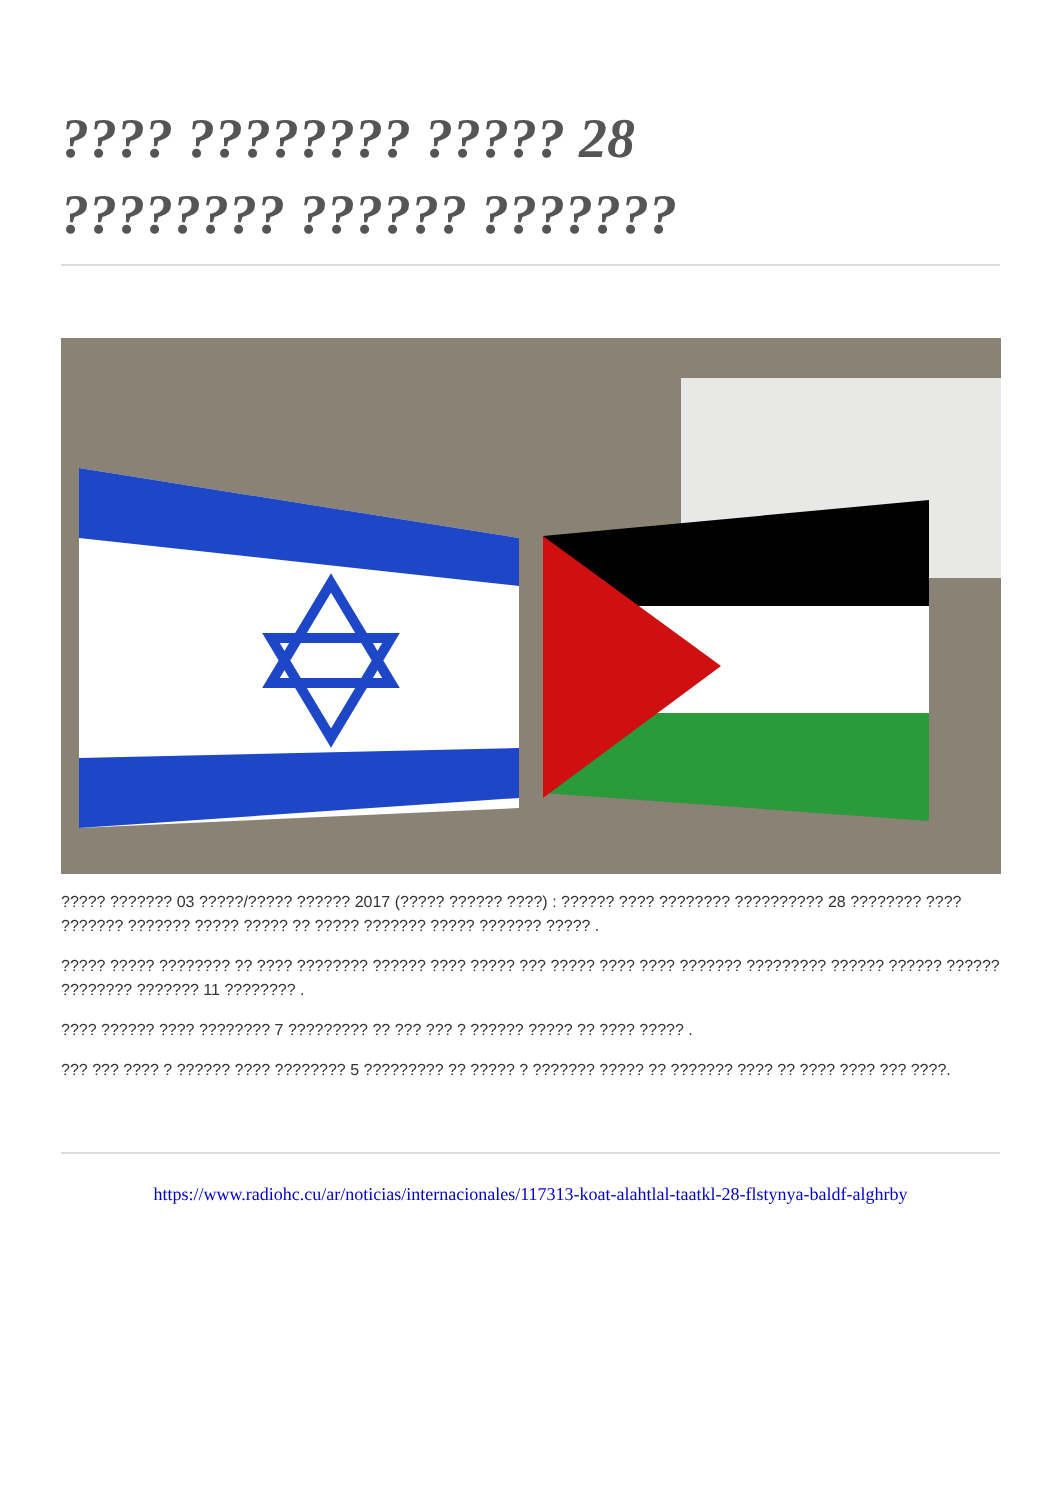???? ???????? ????? 28
???????? ?????? ???????
????? ??????? 03 ?????/????? ?????? 2017 (????? ?????? ????) : ?????? ???? ???????? ?????????? 28 ???????? ???? ??????? ??????? ????? ????? ?? ????? ??????? ????? ??????? ????? .
????? ????? ???????? ?? ???? ???????? ?????? ???? ????? ??? ????? ???? ???? ??????? ????????? ?????? ?????? ?????? ???????? ??????? 11 ???????? .
???? ?????? ???? ???????? 7 ????????? ?? ??? ??? ? ?????? ????? ?? ???? ????? .
??? ??? ???? ? ?????? ???? ???????? 5 ????????? ?? ????? ? ??????? ????? ?? ??????? ???? ?? ???? ???? ??? ????.
https://www.radiohc.cu/ar/noticias/internacionales/117313-koat-alahtlal-taatkl-28-flstynya-baldf-alghrby